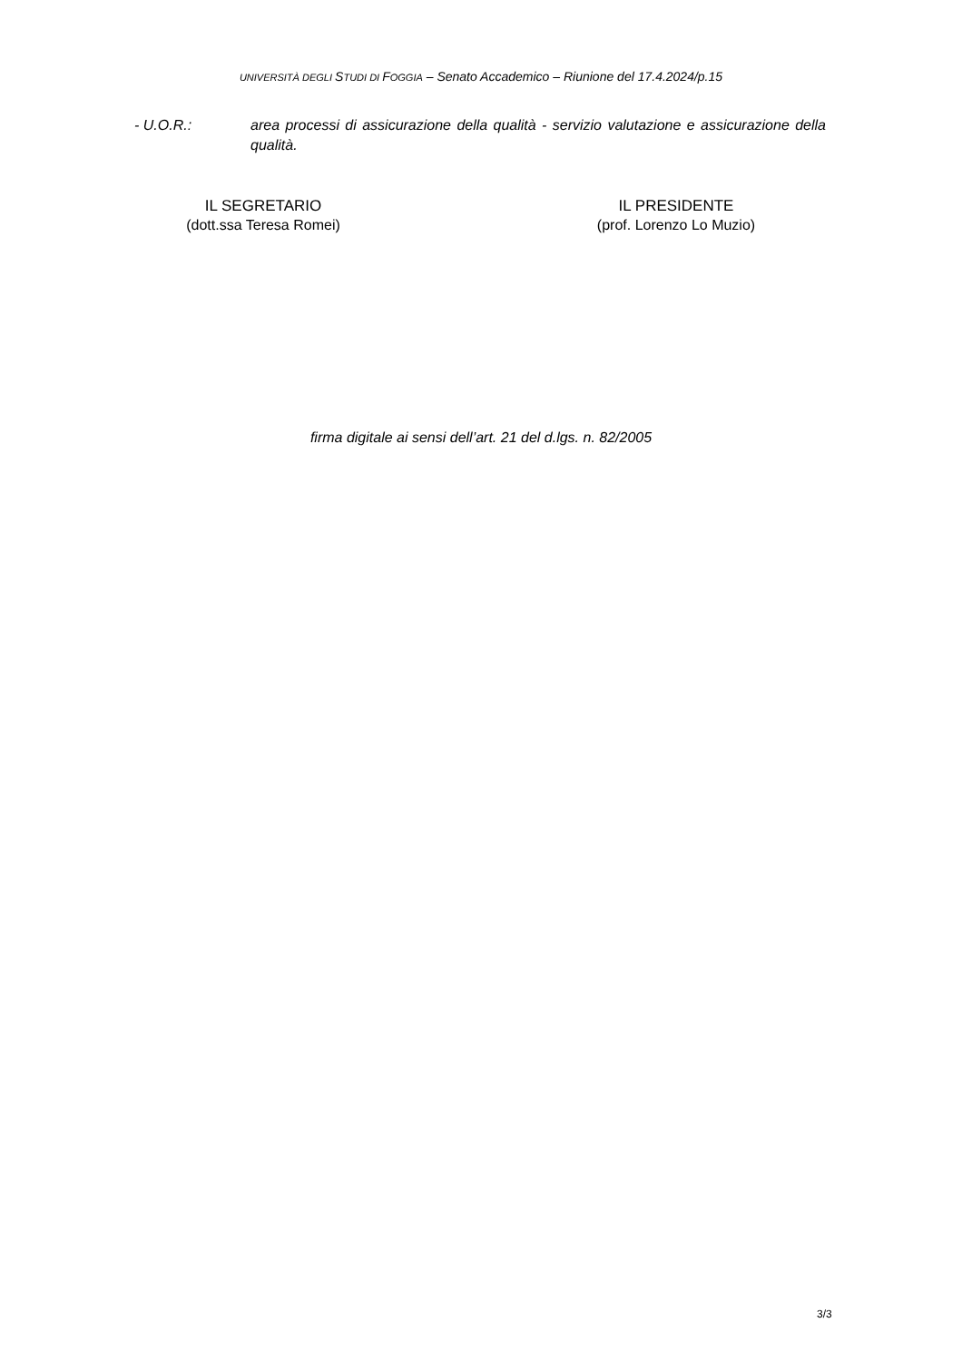UNIVERSITÀ DEGLI STUDI DI FOGGIA – Senato Accademico – Riunione del 17.4.2024/p.15
- U.O.R.: area processi di assicurazione della qualità - servizio valutazione e assicurazione della qualità.
IL SEGRETARIO
(dott.ssa Teresa Romei)
IL PRESIDENTE
(prof. Lorenzo Lo Muzio)
firma digitale ai sensi dell’art. 21 del d.lgs. n. 82/2005
3/3